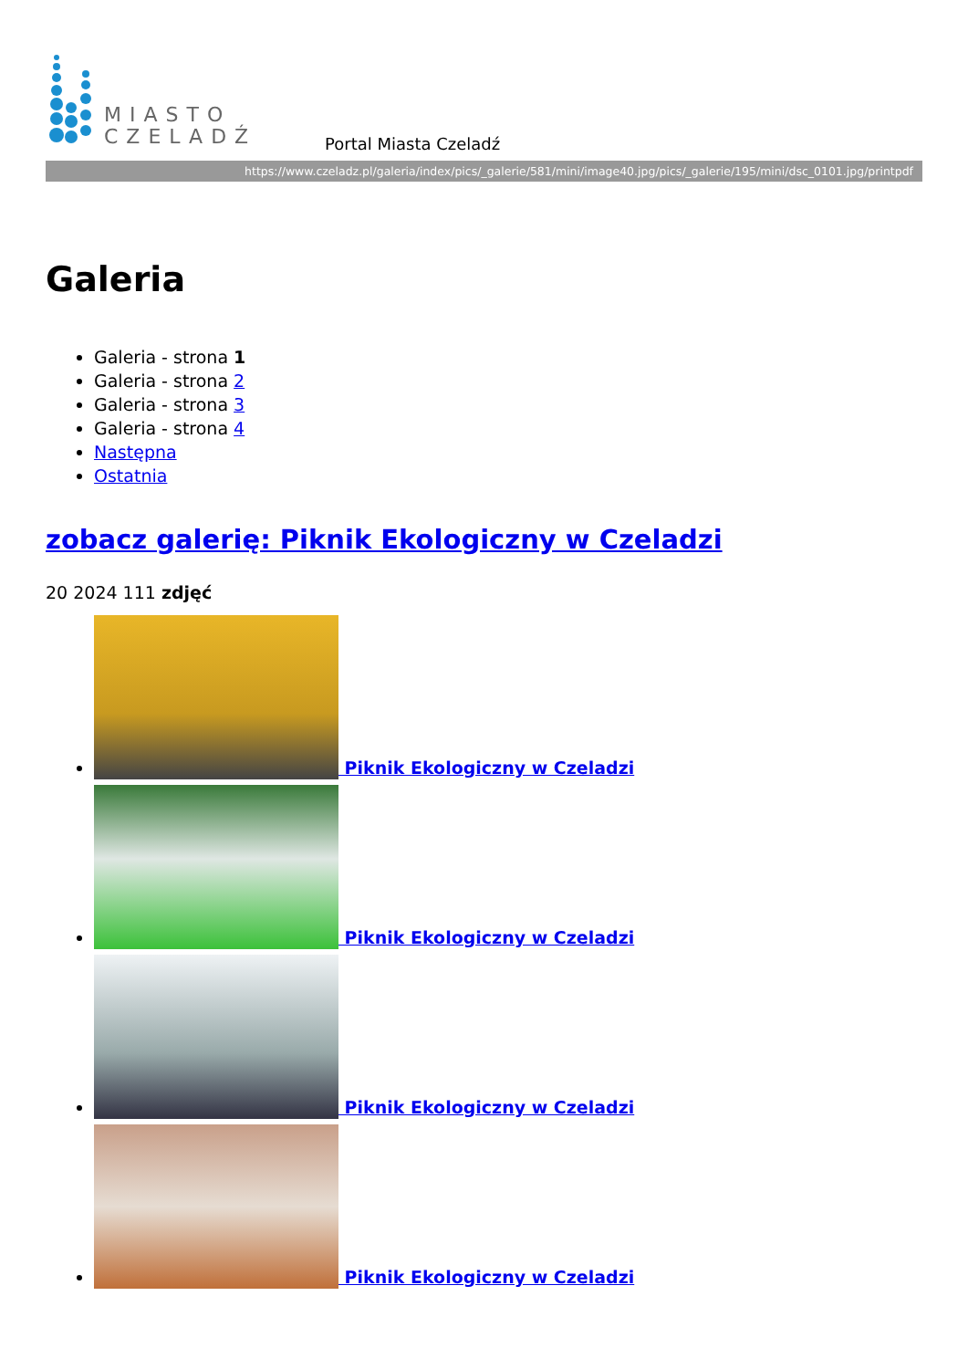MIASTO
CZELADŹ
Portal Miasta Czeladź
https://www.czeladz.pl/galeria/index/pics/_galerie/581/mini/image40.jpg/pics/_galerie/195/mini/dsc_0101.jpg/printpdf
Galeria
Galeria - strona 1
Galeria - strona 2
Galeria - strona 3
Galeria - strona 4
Następna
Ostatnia
zobacz galerię: Piknik Ekologiczny w Czeladzi
20 2024 111 zdjęć
Piknik Ekologiczny w Czeladzi
Piknik Ekologiczny w Czeladzi
Piknik Ekologiczny w Czeladzi
Piknik Ekologiczny w Czeladzi